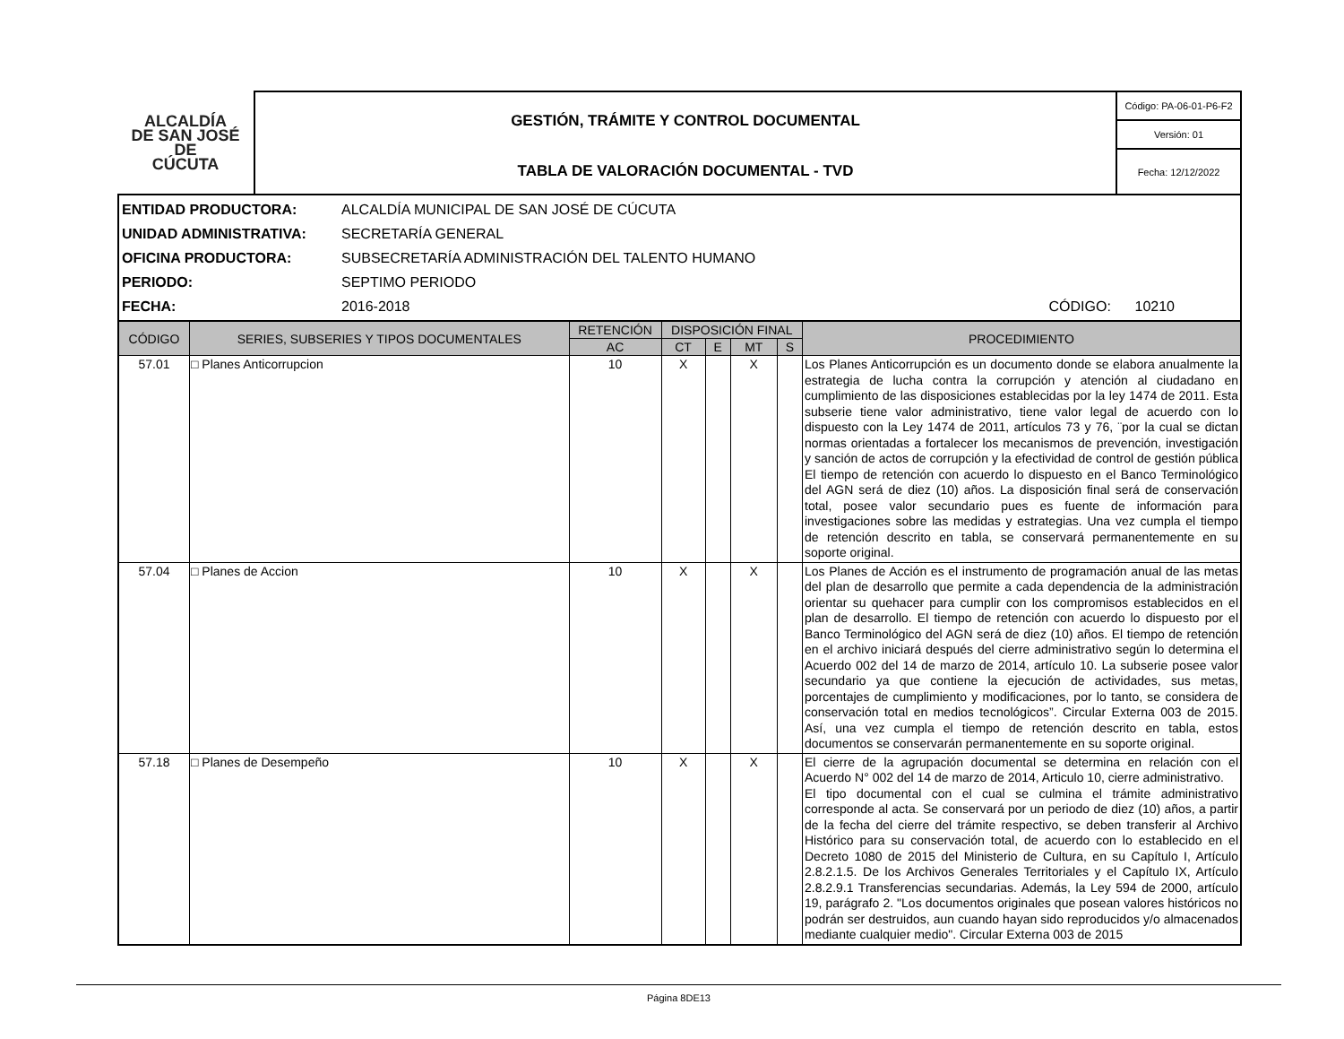| ALCALDÍA DE SAN JOSÉ DE CÚCUTA | GESTIÓN, TRÁMITE Y CONTROL DOCUMENTAL | Código: PA-06-01-P6-F2 |
| | | Versión: 01 |
| | TABLA DE VALORACIÓN DOCUMENTAL - TVD | Fecha: 12/12/2022 |
ENTIDAD PRODUCTORA: ALCALDÍA MUNICIPAL DE SAN JOSÉ DE CÚCUTA
UNIDAD ADMINISTRATIVA: SECRETARÍA GENERAL
OFICINA PRODUCTORA: SUBSECRETARÍA ADMINISTRACIÓN DEL TALENTO HUMANO
PERIODO: SEPTIMO PERIODO
FECHA: 2016-2018 CÓDIGO: 10210
| CÓDIGO | SERIES, SUBSERIES Y TIPOS DOCUMENTALES | RETENCIÓN | DISPOSICIÓN FINAL | | | | PROCEDIMIENTO |
| --- | --- | --- | --- | --- | --- | --- | --- |
| | | AC | CT | E | MT | S | |
| 57.01 | □ Planes Anticorrupcion | 10 | X | | X | | Los Planes Anticorrupción es un documento donde se elabora anualmente la estrategia de lucha contra la corrupción y atención al ciudadano en cumplimiento de las disposiciones establecidas por la ley 1474 de 2011. Esta subserie tiene valor administrativo, tiene valor legal de acuerdo con lo dispuesto con la Ley 1474 de 2011, artículos 73 y 76, ¨por la cual se dictan normas orientadas a fortalecer los mecanismos de prevención, investigación y sanción de actos de corrupción y la efectividad de control de gestión pública El tiempo de retención con acuerdo lo dispuesto en el Banco Terminológico del AGN será de diez (10) años. La disposición final será de conservación total, posee valor secundario pues es fuente de información para investigaciones sobre las medidas y estrategias. Una vez cumpla el tiempo de retención descrito en tabla, se conservará permanentemente en su soporte original. |
| 57.04 | □ Planes de Accion | 10 | X | | X | | Los Planes de Acción es el instrumento de programación anual de las metas del plan de desarrollo que permite a cada dependencia de la administración orientar su quehacer para cumplir con los compromisos establecidos en el plan de desarrollo. El tiempo de retención con acuerdo lo dispuesto por el Banco Terminológico del AGN será de diez (10) años. El tiempo de retención en el archivo iniciará después del cierre administrativo según lo determina el Acuerdo 002 del 14 de marzo de 2014, artículo 10. La subserie posee valor secundario ya que contiene la ejecución de actividades, sus metas, porcentajes de cumplimiento y modificaciones, por lo tanto, se considera de conservación total en medios tecnológicos”. Circular Externa 003 de 2015. Así, una vez cumpla el tiempo de retención descrito en tabla, estos documentos se conservarán permanentemente en su soporte original. |
| 57.18 | □ Planes de Desempeño | 10 | X | | X | | El cierre de la agrupación documental se determina en relación con el Acuerdo N° 002 del 14 de marzo de 2014, Articulo 10, cierre administrativo. El tipo documental con el cual se culmina el trámite administrativo corresponde al acta. Se conservará por un periodo de diez (10) años, a partir de la fecha del cierre del trámite respectivo, se deben transferir al Archivo Histórico para su conservación total, de acuerdo con lo establecido en el Decreto 1080 de 2015 del Ministerio de Cultura, en su Capítulo I, Artículo 2.8.2.1.5. De los Archivos Generales Territoriales y el Capítulo IX, Artículo 2.8.2.9.1 Transferencias secundarias. Además, la Ley 594 de 2000, artículo 19, parágrafo 2. "Los documentos originales que posean valores históricos no podrán ser destruidos, aun cuando hayan sido reproducidos y/o almacenados mediante cualquier medio". Circular Externa 003 de 2015 |
Página 8DE13